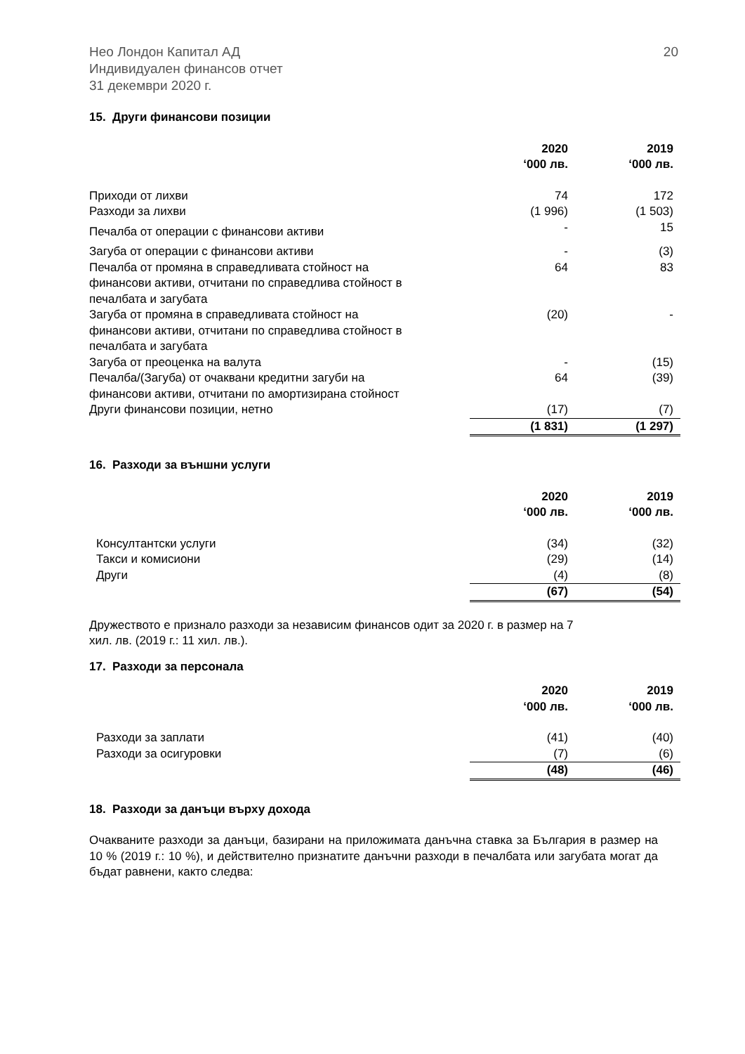Нео Лондон Капитал АД
Индивидуален финансов отчет
31 декември 2020 г.
20
15. Други финансови позиции
| | 2020 ‘000 лв. | 2019 ‘000 лв. |
| --- | --- | --- |
| Приходи от лихви | 74 | 172 |
| Разходи за лихви | (1 996) | (1 503) |
| Печалба от операции с финансови активи | - | 15 |
| Загуба от операции с финансови активи | - | (3) |
| Печалба от промяна в справедливата стойност на финансови активи, отчитани по справедлива стойност в печалбата и загубата | 64 | 83 |
| Загуба от промяна в справедливата стойност на финансови активи, отчитани по справедлива стойност в печалбата и загубата | (20) | - |
| Загуба от преоценка на валута | - | (15) |
| Печалба/(Загуба) от очаквани кредитни загуби на финансови активи, отчитани по амортизирана стойност | 64 | (39) |
| Други финансови позиции, нетно | (17) | (7) |
| | (1 831) | (1 297) |
16. Разходи за външни услуги
| | 2020 ‘000 лв. | 2019 ‘000 лв. |
| --- | --- | --- |
| Консултантски услуги | (34) | (32) |
| Такси и комисиони | (29) | (14) |
| Други | (4) | (8) |
| | (67) | (54) |
Дружеството е признало разходи за независим финансов одит за 2020 г. в размер на 7
хил. лв. (2019 г.: 11 хил. лв.).
17. Разходи за персонала
| | 2020 ‘000 лв. | 2019 ‘000 лв. |
| --- | --- | --- |
| Разходи за заплати | (41) | (40) |
| Разходи за осигуровки | (7) | (6) |
| | (48) | (46) |
18. Разходи за данъци върху дохода
Очакваните разходи за данъци, базирани на приложимата данъчна ставка за България в размер на 10 % (2019 г.: 10 %), и действително признатите данъчни разходи в печалбата или загубата могат да бъдат равнени, както следва: